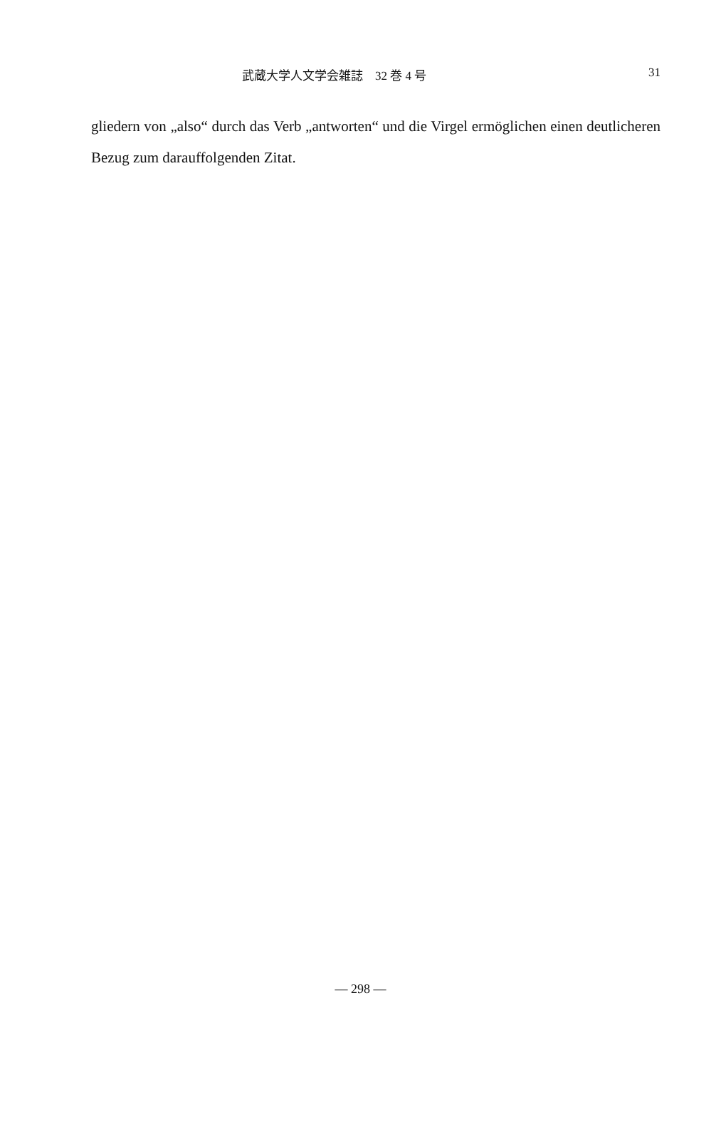武蔵大学人文学会雑誌　32 巻 4 号 31
gliedern von „also“ durch das Verb „antworten“ und die Virgel ermög­lichen einen deutlicheren Bezug zum darauffolgenden Zitat.
— 298 —